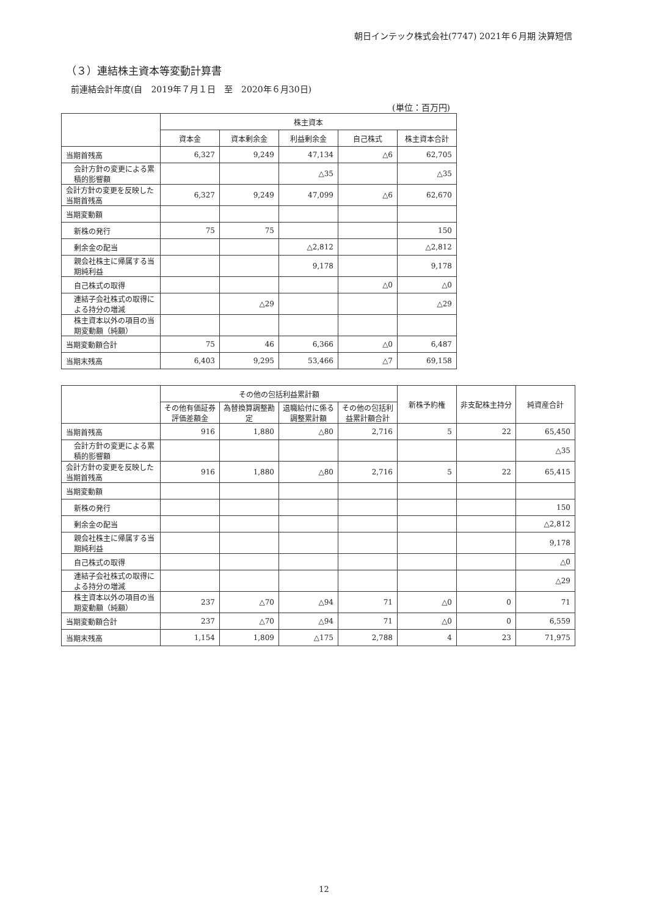朝日インテック株式会社(7747) 2021年６月期 決算短信
（３）連結株主資本等変動計算書
前連結会計年度(自　2019年７月１日　至　2020年６月30日)
(単位：百万円)
| | 株主資本 | | | | |
| --- | --- | --- | --- | --- | --- |
| | 資本金 | 資本剰余金 | 利益剰余金 | 自己株式 | 株主資本合計 |
| 当期首残高 | 6,327 | 9,249 | 47,134 | △6 | 62,705 |
| 会計方針の変更による累積的影響額 | | | △35 | | △35 |
| 会計方針の変更を反映した当期首残高 | 6,327 | 9,249 | 47,099 | △6 | 62,670 |
| 当期変動額 | | | | | |
| 新株の発行 | 75 | 75 | | | 150 |
| 剰余金の配当 | | | △2,812 | | △2,812 |
| 親会社株主に帰属する当期純利益 | | | 9,178 | | 9,178 |
| 自己株式の取得 | | | | △0 | △0 |
| 連結子会社株式の取得による持分の増減 | | △29 | | | △29 |
| 株主資本以外の項目の当期変動額（純額） | | | | | |
| 当期変動額合計 | 75 | 46 | 6,366 | △0 | 6,487 |
| 当期末残高 | 6,403 | 9,295 | 53,466 | △7 | 69,158 |
| | その他の包括利益累計額 | | | | 新株予約権 | 非支配株主持分 | 純資産合計 |
| --- | --- | --- | --- | --- | --- | --- | --- |
| | その他有価証券評価差額金 | 為替換算調整勘定 | 退職給付に係る調整累計額 | その他の包括利益累計額合計 | | | |
| 当期首残高 | 916 | 1,880 | △80 | 2,716 | 5 | 22 | 65,450 |
| 会計方針の変更による累積的影響額 | | | | | | | △35 |
| 会計方針の変更を反映した当期首残高 | 916 | 1,880 | △80 | 2,716 | 5 | 22 | 65,415 |
| 当期変動額 | | | | | | | |
| 新株の発行 | | | | | | | 150 |
| 剰余金の配当 | | | | | | | △2,812 |
| 親会社株主に帰属する当期純利益 | | | | | | | 9,178 |
| 自己株式の取得 | | | | | | | △0 |
| 連結子会社株式の取得による持分の増減 | | | | | | | △29 |
| 株主資本以外の項目の当期変動額（純額） | 237 | △70 | △94 | 71 | △0 | 0 | 71 |
| 当期変動額合計 | 237 | △70 | △94 | 71 | △0 | 0 | 6,559 |
| 当期末残高 | 1,154 | 1,809 | △175 | 2,788 | 4 | 23 | 71,975 |
12